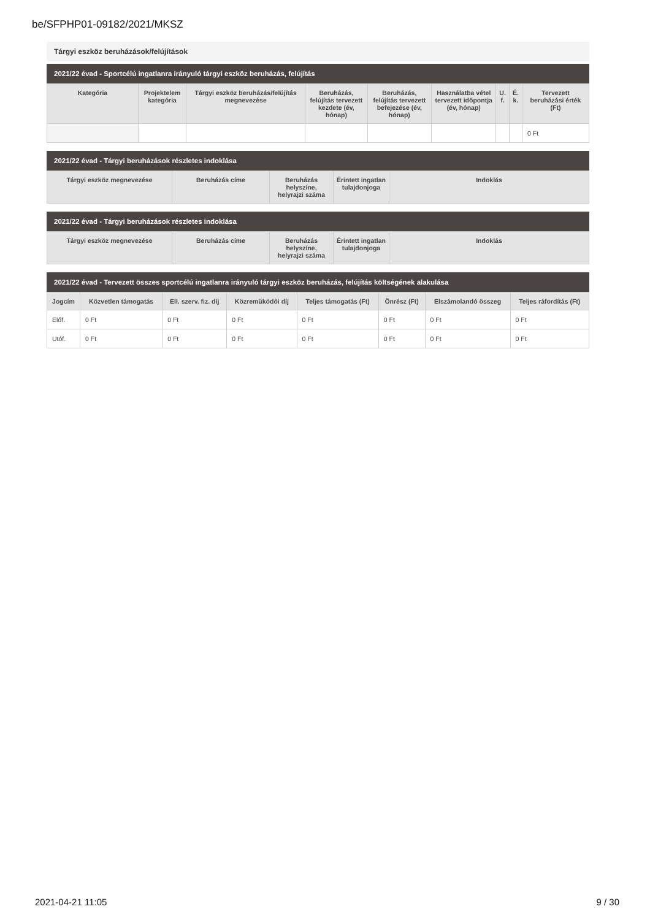be/SFPHP01-09182/2021/MKSZ
Tárgyi eszköz beruházások/felújítások
2021/22 évad - Sportcélú ingatlanra irányuló tárgyi eszköz beruházás, felújítás
| Kategória | Projektelem kategória | Tárgyi eszköz beruházás/felújítás megnevezése | Beruházás, felújítás tervezett kezdete (év, hónap) | Beruházás, felújítás tervezett befejezése (év, hónap) | Használatba vétel tervezett időpontja (év, hónap) | U. f. | É. k. | Tervezett beruházási érték (Ft) |
| --- | --- | --- | --- | --- | --- | --- | --- | --- |
| | | | | | | | | 0 Ft |
2021/22 évad - Tárgyi beruházások részletes indoklása
| Tárgyi eszköz megnevezése | Beruházás címe | Beruházás helyszíne, helyrajzi száma | Érintett ingatlan tulajdonjoga | Indoklás |
| --- | --- | --- | --- | --- |
2021/22 évad - Tárgyi beruházások részletes indoklása
| Tárgyi eszköz megnevezése | Beruházás címe | Beruházás helyszíne, helyrajzi száma | Érintett ingatlan tulajdonjoga | Indoklás |
| --- | --- | --- | --- | --- |
2021/22 évad - Tervezett összes sportcélú ingatlanra irányuló tárgyi eszköz beruházás, felújítás költségének alakulása
| Jogcím | Közvetlen támogatás | Ell. szerv. fiz. díj | Közreműködői díj | Teljes támogatás (Ft) | Önrész (Ft) | Elszámolandó összeg | Teljes ráfordítás (Ft) |
| --- | --- | --- | --- | --- | --- | --- | --- |
| Előf. | 0 Ft | 0 Ft | 0 Ft | 0 Ft | 0 Ft | 0 Ft | 0 Ft |
| Utóf. | 0 Ft | 0 Ft | 0 Ft | 0 Ft | 0 Ft | 0 Ft | 0 Ft |
2021-04-21 11:05 9 / 30